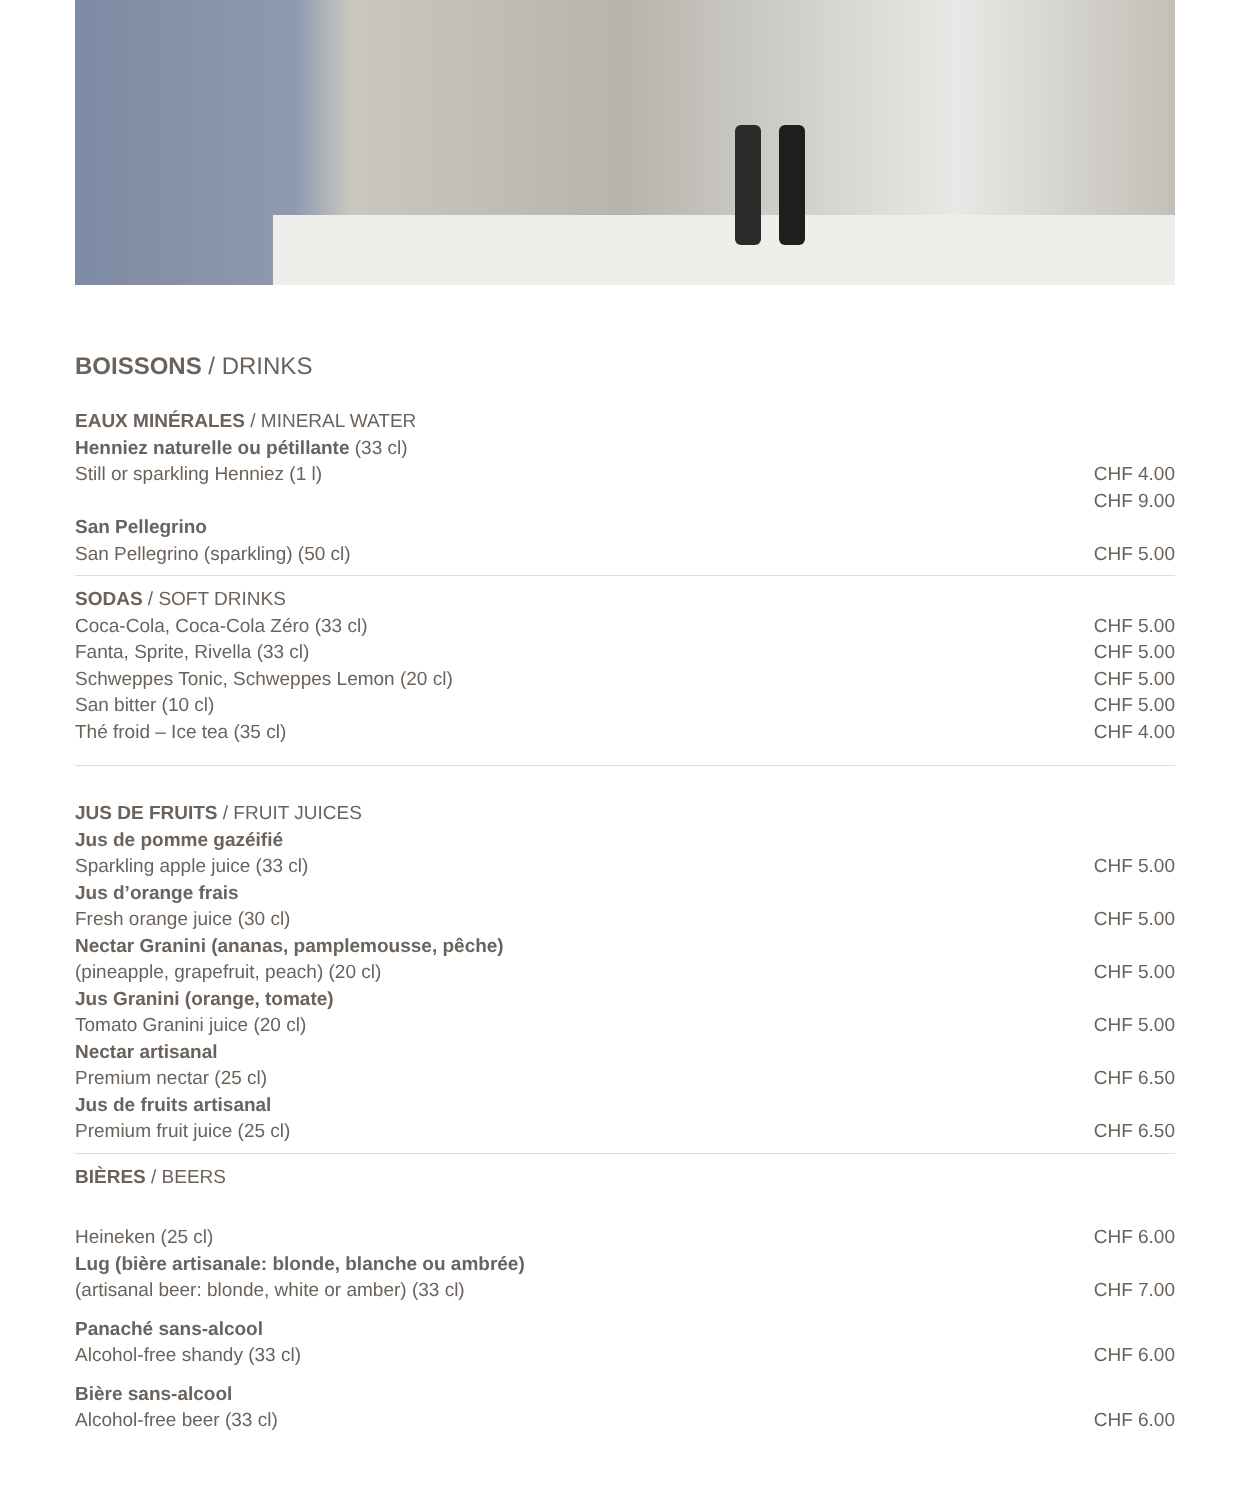BOISSONS / DRINKS
EAUX MINÉRALES / MINERAL WATER
Henniez naturelle ou pétillante (33 cl)
Still or sparkling Henniez (1 l) CHF 4.00
CHF 9.00
San Pellegrino
San Pellegrino (sparkling) (50 cl) CHF 5.00
SODAS / SOFT DRINKS
Coca-Cola, Coca-Cola Zéro (33 cl) CHF 5.00
Fanta, Sprite, Rivella (33 cl) CHF 5.00
Schweppes Tonic, Schweppes Lemon (20 cl) CHF 5.00
San bitter (10 cl) CHF 5.00
Thé froid – Ice tea (35 cl) CHF 4.00
JUS DE FRUITS / FRUIT JUICES
Jus de pomme gazéifié
Sparkling apple juice (33 cl) CHF 5.00
Jus d’orange frais
Fresh orange juice (30 cl) CHF 5.00
Nectar Granini (ananas, pamplemousse, pêche)
(pineapple, grapefruit, peach) (20 cl) CHF 5.00
Jus Granini (orange, tomate)
Tomato Granini juice (20 cl) CHF 5.00
Nectar artisanal
Premium nectar (25 cl) CHF 6.50
Jus de fruits artisanal
Premium fruit juice (25 cl) CHF 6.50
BIÈRES / BEERS
Heineken (25 cl) CHF 6.00
Lug (bière artisanale: blonde, blanche ou ambrée)
(artisanal beer: blonde, white or amber) (33 cl) CHF 7.00
Panaché sans-alcool
Alcohol-free shandy (33 cl) CHF 6.00
Bière sans-alcool
Alcohol-free beer (33 cl) CHF 6.00